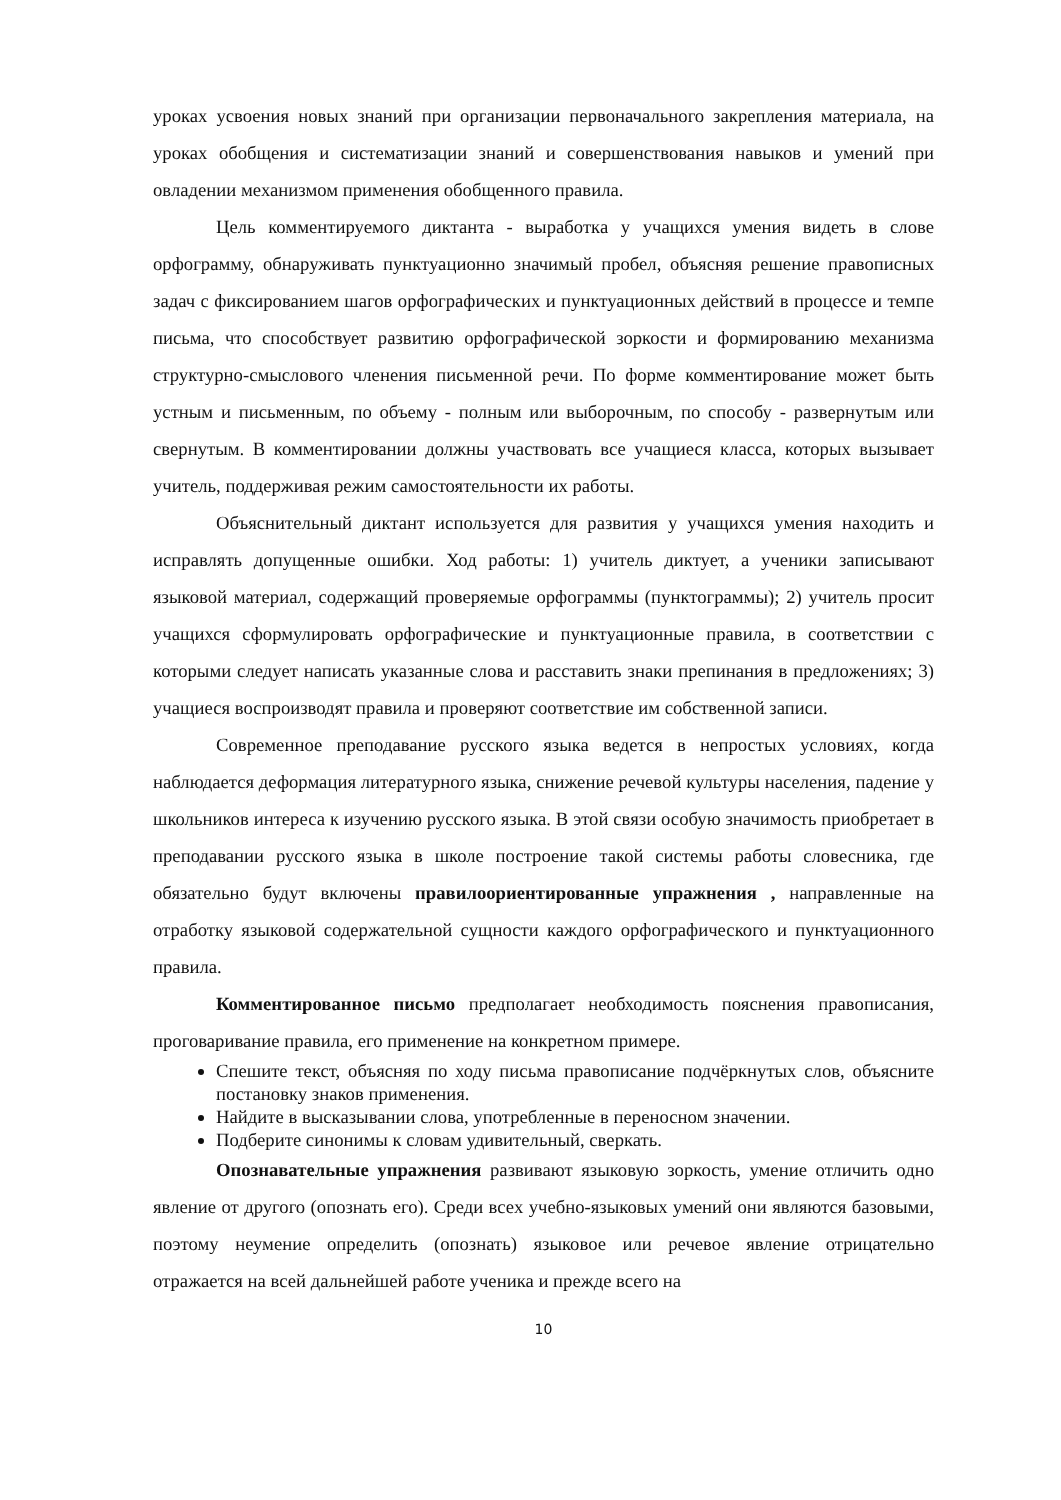уроках усвоения новых знаний при организации первоначального закрепления материала, на уроках обобщения и систематизации знаний и совершенствования навыков и умений при овладении механизмом применения обобщенного правила.
Цель комментируемого диктанта - выработка у учащихся умения видеть в слове орфограмму, обнаруживать пунктуационно значимый пробел, объясняя решение правописных задач с фиксированием шагов орфографических и пунктуационных действий в процессе и темпе письма, что способствует развитию орфографической зоркости и формированию механизма структурно-смыслового членения письменной речи. По форме комментирование может быть устным и письменным, по объему - полным или выборочным, по способу - развернутым или свернутым. В комментировании должны участвовать все учащиеся класса, которых вызывает учитель, поддерживая режим самостоятельности их работы.
Объяснительный диктант используется для развития у учащихся умения находить и исправлять допущенные ошибки. Ход работы: 1) учитель диктует, а ученики записывают языковой материал, содержащий проверяемые орфограммы (пунктограммы); 2) учитель просит учащихся сформулировать орфографические и пунктуационные правила, в соответствии с которыми следует написать указанные слова и расставить знаки препинания в предложениях; 3) учащиеся воспроизводят правила и проверяют соответствие им собственной записи.
Современное преподавание русского языка ведется в непростых условиях, когда наблюдается деформация литературного языка, снижение речевой культуры населения, падение у школьников интереса к изучению русского языка. В этой связи особую значимость приобретает в преподавании русского языка в школе построение такой системы работы словесника, где обязательно будут включены правилоориентированные упражнения , направленные на отработку языковой содержательной сущности каждого орфографического и пунктуационного правила.
Комментированное письмо предполагает необходимость пояснения правописания, проговаривание правила, его применение на конкретном примере.
Спешите текст, объясняя по ходу письма правописание подчёркнутых слов, объясните постановку знаков применения.
Найдите в высказывании слова, употребленные в переносном значении.
Подберите синонимы к словам удивительный, сверкать.
Опознавательные упражнения развивают языковую зоркость, умение отличить одно явление от другого (опознать его). Среди всех учебно-языковых умений они являются базовыми, поэтому неумение определить (опознать) языковое или речевое явление отрицательно отражается на всей дальнейшей работе ученика и прежде всего на
10